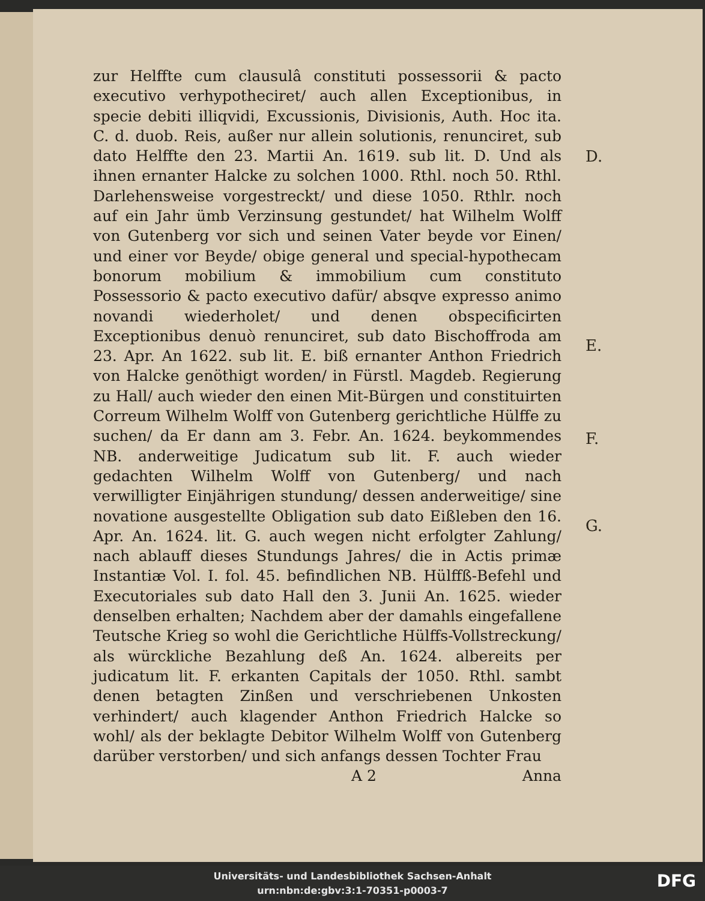zur Helffte cum clausulâ constituti possessorii & pacto executivo verhypotheciret/ auch allen Exceptionibus, in specie debiti illiqvidi, Excussionis, Divisionis, Auth. Hoc ita. C. d. duob. Reis, außer nur allein solutionis, renunciret, sub dato Helffte den 23. Martii An. 1619. sub lit. D. Und als ihnen ernanter Halcke zu solchen 1000. Rthl. noch 50. Rthl. Darlehensweise vorgestreckt/ und diese 1050. Rthlr. noch auf ein Jahr ümb Verzinsung gestundet/ hat Wilhelm Wolff von Gutenberg vor sich und seinen Vater beyde vor Einen/ und einer vor Beyde/ obige general und special-hypothecam bonorum mobilium & immobilium cum constituto Possessorio & pacto executivo dafür/ absqve expresso animo novandi wiederholet/ und denen obspecificirten Exceptionibus denuò renunciret, sub dato Bischoffroda am 23. Apr. An 1622. sub lit. E. biß ernanter Anthon Friedrich von Halcke genöthigt worden/ in Fürstl. Magdeb. Regierung zu Hall/ auch wieder den einen Mit-Bürgen und constituirten Correum Wilhelm Wolff von Gutenberg gerichtliche Hülffe zu suchen/ da Er dann am 3. Febr. An. 1624. beykommendes NB. anderweitige Judicatum sub lit. F. auch wieder gedachten Wilhelm Wolff von Gutenberg/ und nach verwilligter Einjährigen stundung/ dessen anderweitige/ sine novatione ausgestellte Obligation sub dato Eißleben den 16. Apr. An. 1624. lit. G. auch wegen nicht erfolgter Zahlung/ nach ablauff dieses Stundungs Jahres/ die in Actis primæ Instantiæ Vol. I. fol. 45. befindlichen NB. Hülffß-Befehl und Executoriales sub dato Hall den 3. Junii An. 1625. wieder denselben erhalten; Nachdem aber der damahls eingefallene Teutsche Krieg so wohl die Gerichtliche Hülffs-Vollstreckung/ als würckliche Bezahlung deß An. 1624. albereits per judicatum lit. F. erkanten Capitals der 1050. Rthl. sambt denen betagten Zinßen und verschriebenen Unkosten verhindert/ auch klagender Anthon Friedrich Halcke so wohl/ als der beklagte Debitor Wilhelm Wolff von Gutenberg darüber verstorben/ und sich anfangs dessen Tochter Frau
A 2 Anna
D.
E.
F.
G.
Universitäts- und Landesbibliothek Sachsen-Anhalt
urn:nbn:de:gbv:3:1-70351-p0003-7
DFG